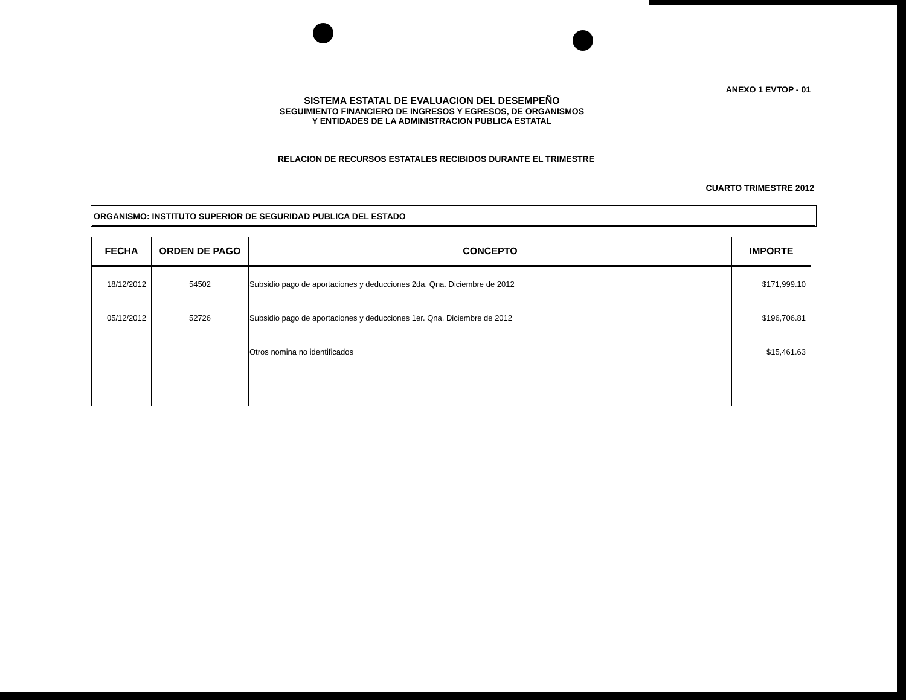ANEXO 1 EVTOP - 01
SISTEMA ESTATAL DE EVALUACION DEL DESEMPEÑO
SEGUIMIENTO FINANCIERO DE INGRESOS Y EGRESOS, DE ORGANISMOS
Y ENTIDADES DE LA ADMINISTRACION PUBLICA ESTATAL
RELACION DE RECURSOS ESTATALES RECIBIDOS DURANTE EL TRIMESTRE
CUARTO TRIMESTRE 2012
ORGANISMO: INSTITUTO SUPERIOR DE SEGURIDAD PUBLICA DEL ESTADO
| FECHA | ORDEN DE PAGO | CONCEPTO | IMPORTE |
| --- | --- | --- | --- |
| 18/12/2012 | 54502 | Subsidio pago de aportaciones y deducciones 2da. Qna. Diciembre de 2012 | $171,999.10 |
| 05/12/2012 | 52726 | Subsidio pago de aportaciones y deducciones 1er. Qna. Diciembre de 2012 | $196,706.81 |
| | | Otros nomina no identificados | $15,461.63 |